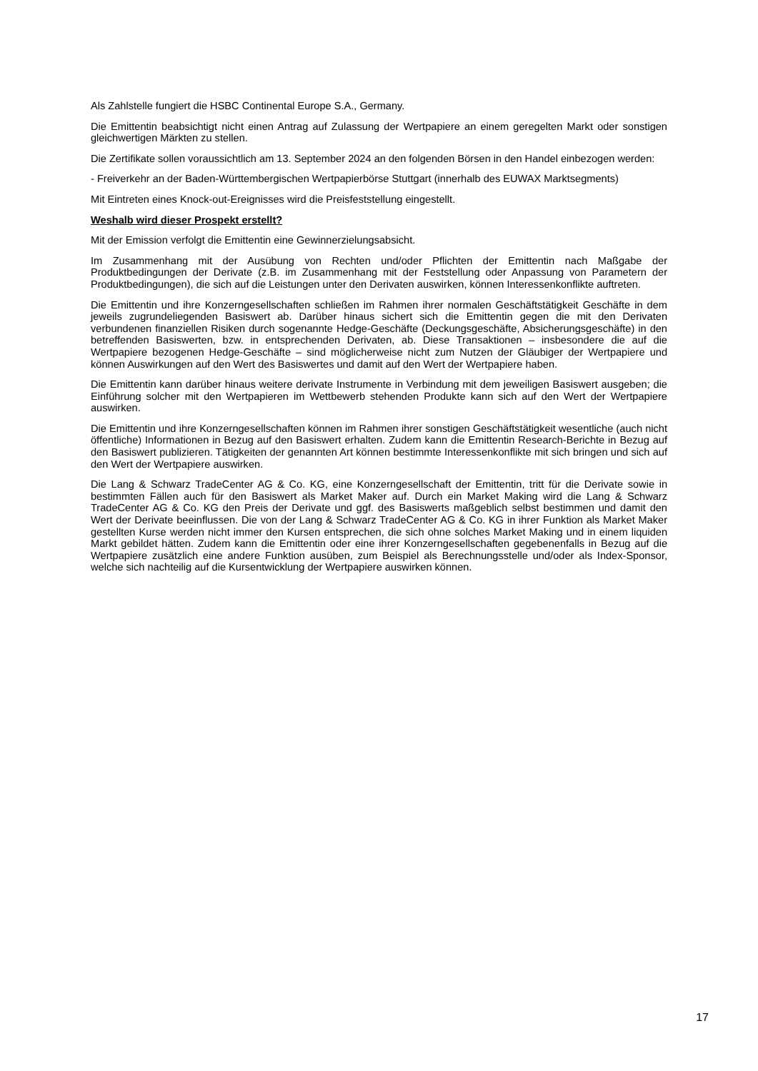Als Zahlstelle fungiert die HSBC Continental Europe S.A., Germany.
Die Emittentin beabsichtigt nicht einen Antrag auf Zulassung der Wertpapiere an einem geregelten Markt oder sonstigen gleichwertigen Märkten zu stellen.
Die Zertifikate sollen voraussichtlich am 13. September 2024 an den folgenden Börsen in den Handel einbezogen werden:
- Freiverkehr an der Baden-Württembergischen Wertpapierbörse Stuttgart (innerhalb des EUWAX Marktsegments)
Mit Eintreten eines Knock-out-Ereignisses wird die Preisfeststellung eingestellt.
Weshalb wird dieser Prospekt erstellt?
Mit der Emission verfolgt die Emittentin eine Gewinnerzielungsabsicht.
Im Zusammenhang mit der Ausübung von Rechten und/oder Pflichten der Emittentin nach Maßgabe der Produktbedingungen der Derivate (z.B. im Zusammenhang mit der Feststellung oder Anpassung von Parametern der Produktbedingungen), die sich auf die Leistungen unter den Derivaten auswirken, können Interessenkonflikte auftreten.
Die Emittentin und ihre Konzerngesellschaften schließen im Rahmen ihrer normalen Geschäftstätigkeit Geschäfte in dem jeweils zugrundeliegenden Basiswert ab. Darüber hinaus sichert sich die Emittentin gegen die mit den Derivaten verbundenen finanziellen Risiken durch sogenannte Hedge-Geschäfte (Deckungsgeschäfte, Absicherungsgeschäfte) in den betreffenden Basiswerten, bzw. in entsprechenden Derivaten, ab. Diese Transaktionen – insbesondere die auf die Wertpapiere bezogenen Hedge-Geschäfte – sind möglicherweise nicht zum Nutzen der Gläubiger der Wertpapiere und können Auswirkungen auf den Wert des Basiswertes und damit auf den Wert der Wertpapiere haben.
Die Emittentin kann darüber hinaus weitere derivate Instrumente in Verbindung mit dem jeweiligen Basiswert ausgeben; die Einführung solcher mit den Wertpapieren im Wettbewerb stehenden Produkte kann sich auf den Wert der Wertpapiere auswirken.
Die Emittentin und ihre Konzerngesellschaften können im Rahmen ihrer sonstigen Geschäftstätigkeit wesentliche (auch nicht öffentliche) Informationen in Bezug auf den Basiswert erhalten. Zudem kann die Emittentin Research-Berichte in Bezug auf den Basiswert publizieren. Tätigkeiten der genannten Art können bestimmte Interessenkonflikte mit sich bringen und sich auf den Wert der Wertpapiere auswirken.
Die Lang & Schwarz TradeCenter AG & Co. KG, eine Konzerngesellschaft der Emittentin, tritt für die Derivate sowie in bestimmten Fällen auch für den Basiswert als Market Maker auf. Durch ein Market Making wird die Lang & Schwarz TradeCenter AG & Co. KG den Preis der Derivate und ggf. des Basiswerts maßgeblich selbst bestimmen und damit den Wert der Derivate beeinflussen. Die von der Lang & Schwarz TradeCenter AG & Co. KG in ihrer Funktion als Market Maker gestellten Kurse werden nicht immer den Kursen entsprechen, die sich ohne solches Market Making und in einem liquiden Markt gebildet hätten. Zudem kann die Emittentin oder eine ihrer Konzerngesellschaften gegebenenfalls in Bezug auf die Wertpapiere zusätzlich eine andere Funktion ausüben, zum Beispiel als Berechnungsstelle und/oder als Index-Sponsor, welche sich nachteilig auf die Kursentwicklung der Wertpapiere auswirken können.
17